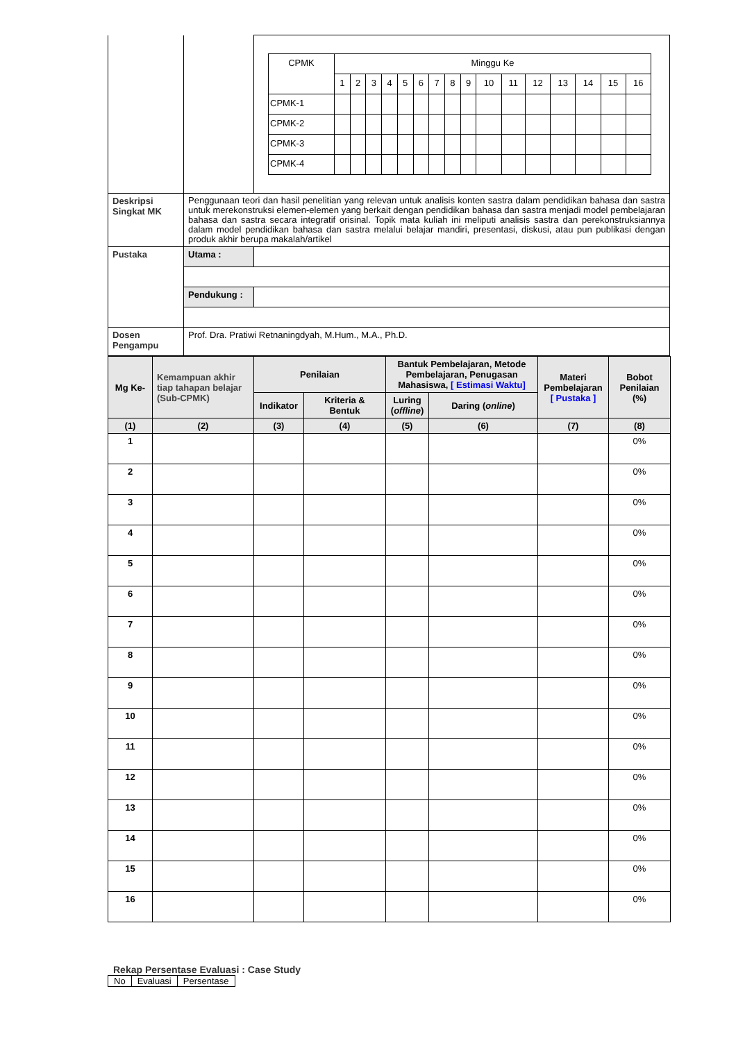| | | / CPMK / Minggu Ke / / / / / / / / / / / / / / / / / / 1 / 2 / 3 / 4 / 5 / 6 / 7 / 8 / 9 / 10 / 11 / 12 / 13 / 14 / 15 / 16 / / CPMK-1 / / / / / / / / / / / / / / / / / / CPMK-2 / / / / / / / / / / / / / / / / / / CPMK-3 / / / / / / / / / / / / / / / / / / CPMK-4 / / / / / / / / / / / / / / / / / |
| Deskripsi Singkat MK | Penggunaan teori dan hasil penelitian yang relevan untuk analisis konten sastra dalam pendidikan bahasa dan sastra untuk merekonstruksi elemen-elemen yang berkait dengan pendidikan bahasa dan sastra menjadi model pembelajaran bahasa dan sastra secara integratif orisinal. Topik mata kuliah ini meliputi analisis sastra dan perekonstruksiannya dalam model pendidikan bahasa dan sastra melalui belajar mandiri, presentasi, diskusi, atau pun publikasi dengan produk akhir berupa makalah/artikel | |
| Pustaka | Utama : | |
| | Pendukung : | |
| Dosen Pengampu | Prof. Dra. Pratiwi Retnaningdyah, M.Hum., M.A., Ph.D. | |
| Mg Ke- | Kemampuan akhir tiap tahapan belajar (Sub-CPMK) | Penilaian | | Bantuk Pembelajaran, Metode Pembelajaran, Penugasan Mahasiswa, [ Estimasi Waktu] | | Materi Pembelajaran [ Pustaka ] | Bobot Penilaian (%) |
| --- | --- | --- | --- | --- | --- | --- | --- |
| | | Indikator | Kriteria & Bentuk | Luring ( offline ) | Daring ( online ) | | |
| (1) | (2) | (3) | (4) | (5) | (6) | (7) | (8) |
| 1 | | | | | | | 0% |
| 2 | | | | | | | 0% |
| 3 | | | | | | | 0% |
| 4 | | | | | | | 0% |
| 5 | | | | | | | 0% |
| 6 | | | | | | | 0% |
| 7 | | | | | | | 0% |
| 8 | | | | | | | 0% |
| 9 | | | | | | | 0% |
| 10 | | | | | | | 0% |
| 11 | | | | | | | 0% |
| 12 | | | | | | | 0% |
| 13 | | | | | | | 0% |
| 14 | | | | | | | 0% |
| 15 | | | | | | | 0% |
| 16 | | | | | | | 0% |
Rekap Persentase Evaluasi : Case Study
| No | Evaluasi | Persentase |